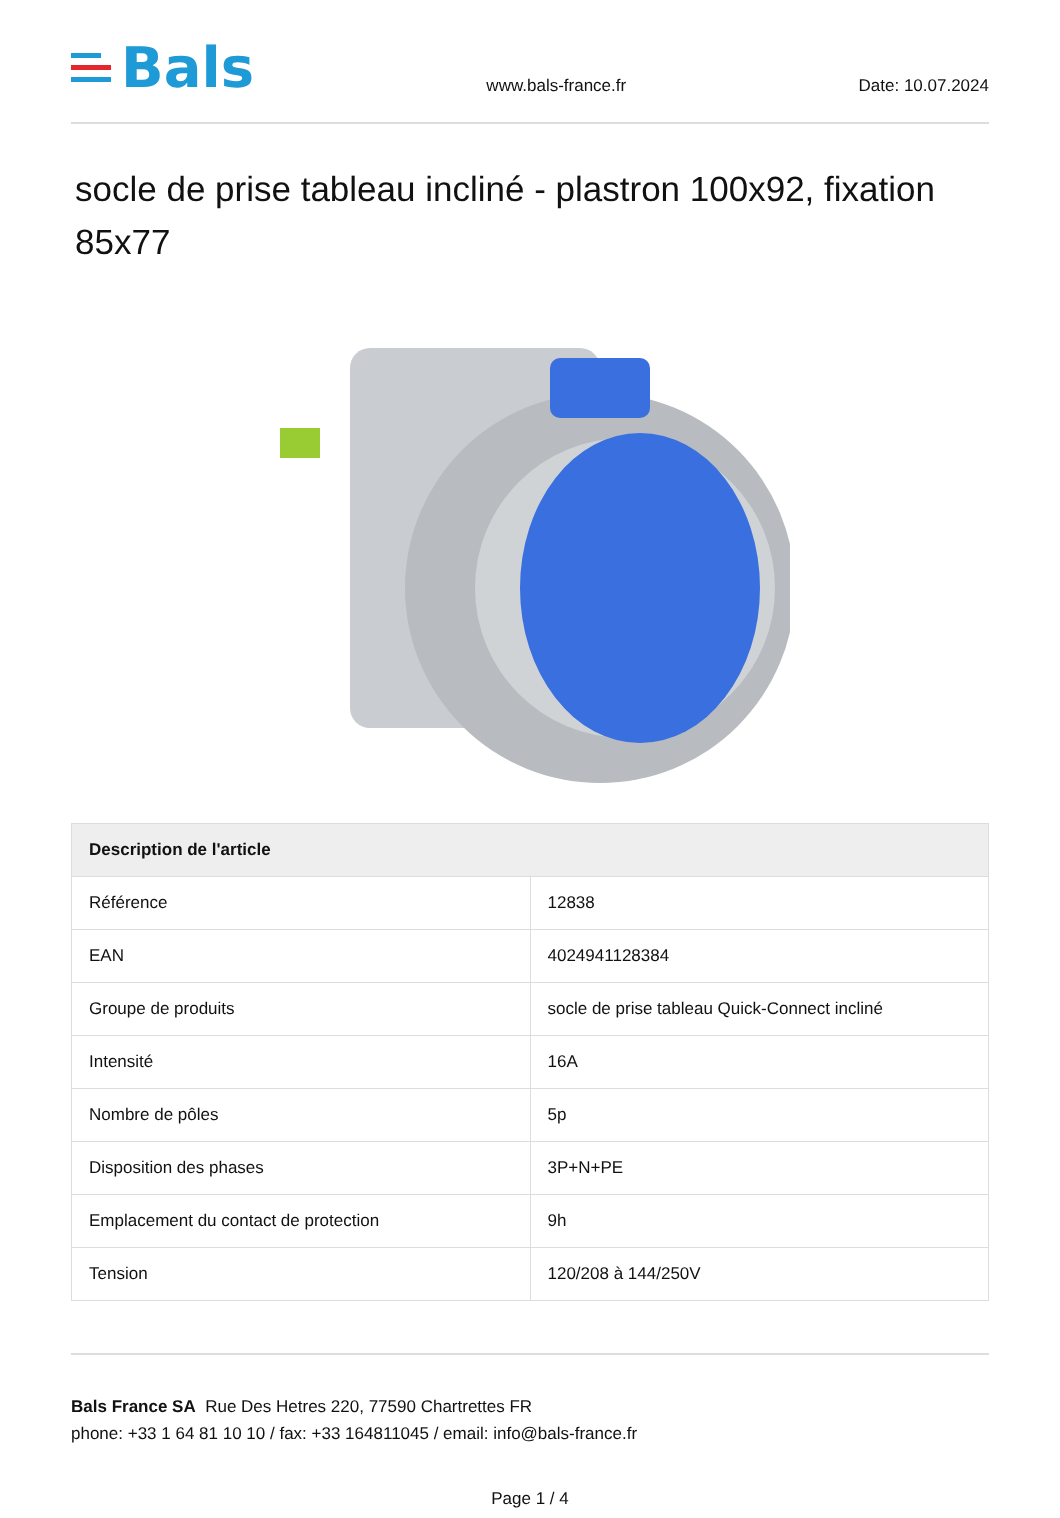Bals
www.bals-france.fr
Date: 10.07.2024
socle de prise tableau incliné - plastron 100x92, fixation 85x77
| Description de l'article | |
| --- | --- |
| Référence | 12838 |
| EAN | 4024941128384 |
| Groupe de produits | socle de prise tableau Quick-Connect incliné |
| Intensité | 16A |
| Nombre de pôles | 5p |
| Disposition des phases | 3P+N+PE |
| Emplacement du contact de protection | 9h |
| Tension | 120/208 à 144/250V |
Bals France SA Rue Des Hetres 220, 77590 Chartrettes FR
phone: +33 1 64 81 10 10 / fax: +33 164811045 / email: info@bals-france.fr
Page 1 / 4